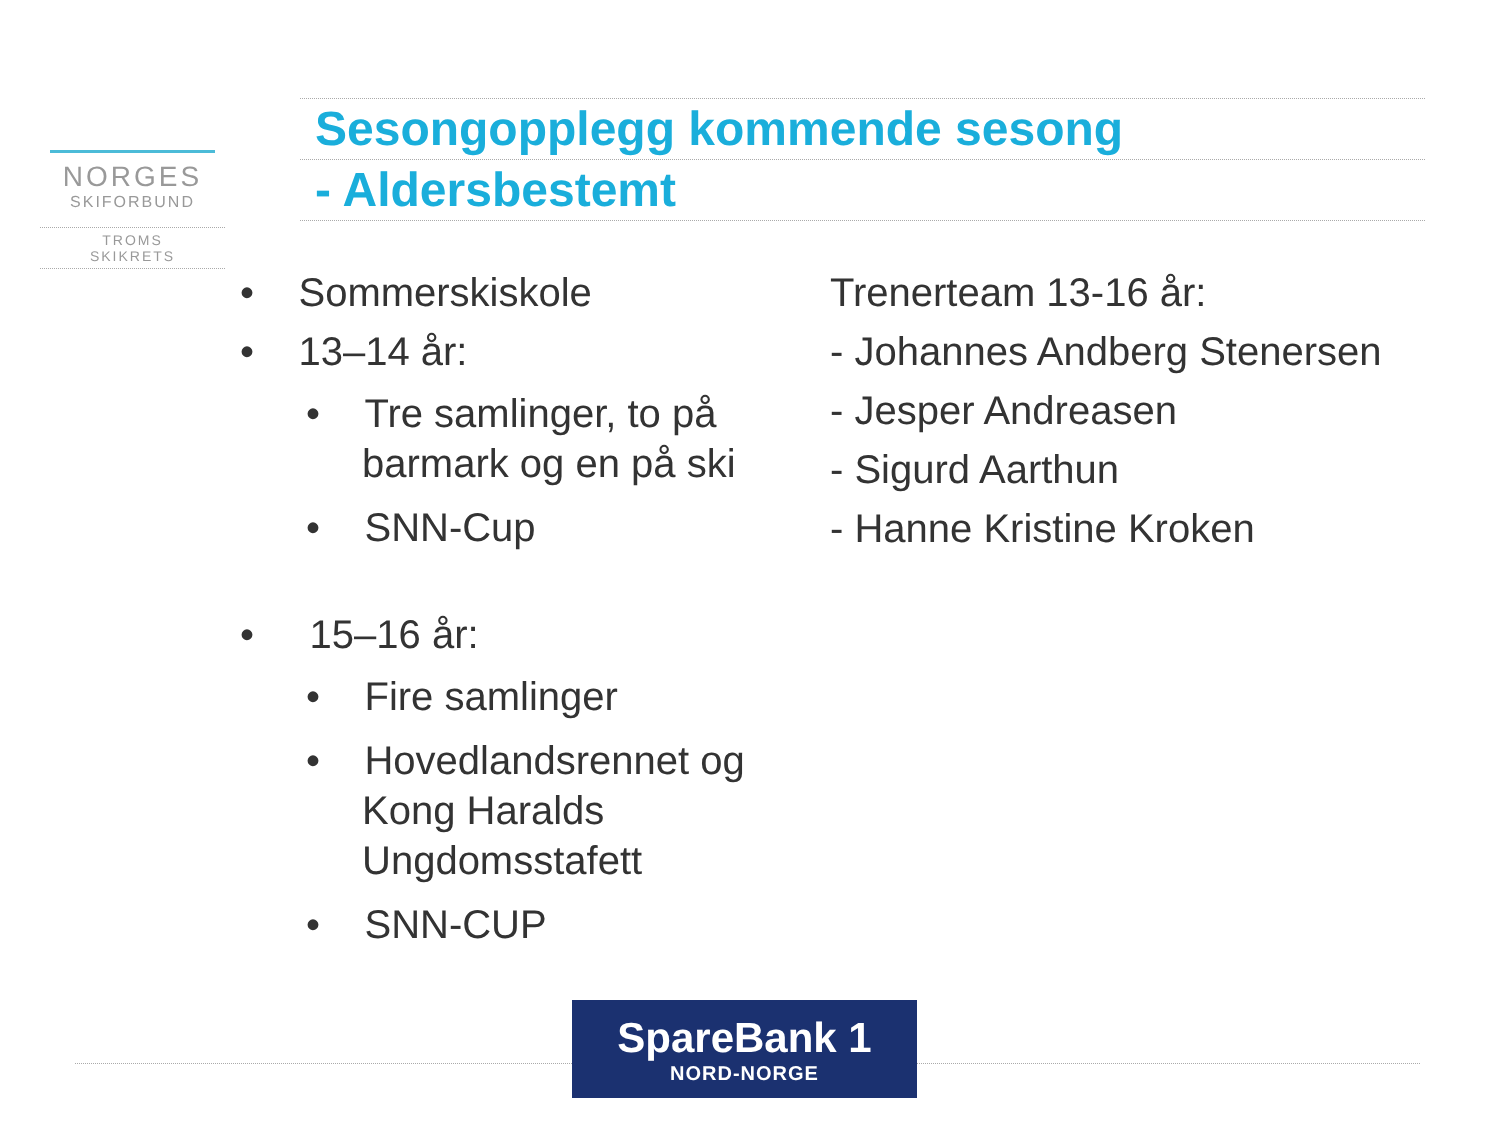NORGES
SKIFORBUND
TROMS
SKIKRETS
Sesongopplegg kommende sesong
- Aldersbestemt
• Sommerskiskole
• 13–14 år:
• Tre samlinger, to på barmark og en på ski
• SNN-Cup
• 15–16 år:
• Fire samlinger
• Hovedlandsrennet og Kong Haralds Ungdomsstafett
• SNN-CUP
Trenerteam 13-16 år:
- Johannes Andberg Stenersen
- Jesper Andreasen
- Sigurd Aarthun
- Hanne Kristine Kroken
SpareBank 1
NORD-NORGE